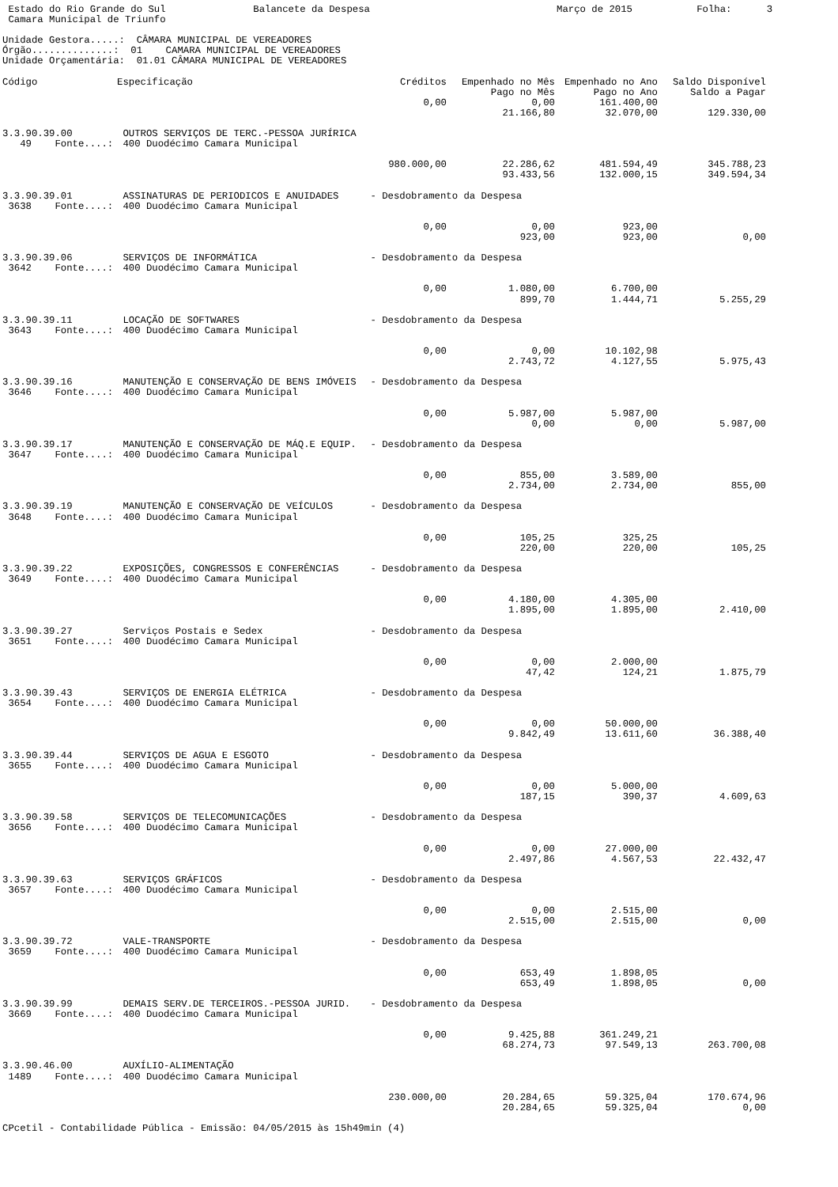Estado do Rio Grande do Sul               Balancete da Despesa                                Março de 2015           Folha:      3
 Camara Municipal de Triunfo

Unidade Gestora.....:  CÂMARA MUNICIPAL DE VEREADORES
Órgão..............:  01    CAMARA MUNICIPAL DE VEREADORES
Unidade Orçamentária:  01.01 CÂMARA MUNICIPAL DE VEREADORES
| Código | Especificação | Créditos | Empenhado no Mês | Empenhado no Ano | Saldo Disponível |
| --- | --- | --- | --- | --- | --- |
| | | | Pago no Mês | Pago no Ano | Saldo a Pagar |
| | | 0,00 | 0,00 | 161.400,00 | |
| | | | 21.166,80 | 32.070,00 | 129.330,00 |
| 3.3.90.39.00 | OUTROS SERVIÇOS DE TERC.-PESSOA JURÍRICA | | | | |
| 49 Fonte....: | 400 Duodécimo Camara Municipal | | | | |
| | | 980.000,00 | 22.286,62 | 481.594,49 | 345.788,23 |
| | | | 93.433,56 | 132.000,15 | 349.594,34 |
| 3.3.90.39.01 | ASSINATURAS DE PERIODICOS E ANUIDADES - Desdobramento da Despesa | | | | |
| 3638 Fonte....: | 400 Duodécimo Camara Municipal | | | | |
| | | 0,00 | 0,00 | 923,00 | |
| | | | 923,00 | 923,00 | 0,00 |
| 3.3.90.39.06 | SERVIÇOS DE INFORMÁTICA - Desdobramento da Despesa | | | | |
| 3642 Fonte....: | 400 Duodécimo Camara Municipal | | | | |
| | | 0,00 | 1.080,00 | 6.700,00 | |
| | | | 899,70 | 1.444,71 | 5.255,29 |
| 3.3.90.39.11 | LOCAÇÃO DE SOFTWARES - Desdobramento da Despesa | | | | |
| 3643 Fonte....: | 400 Duodécimo Camara Municipal | | | | |
| | | 0,00 | 0,00 | 10.102,98 | |
| | | | 2.743,72 | 4.127,55 | 5.975,43 |
| 3.3.90.39.16 | MANUTENÇÃO E CONSERVAÇÃO DE BENS IMÓVEIS - Desdobramento da Despesa | | | | |
| 3646 Fonte....: | 400 Duodécimo Camara Municipal | | | | |
| | | 0,00 | 5.987,00 | 5.987,00 | |
| | | | 0,00 | 0,00 | 5.987,00 |
| 3.3.90.39.17 | MANUTENÇÃO E CONSERVAÇÃO DE MÁQ.E EQUIP. - Desdobramento da Despesa | | | | |
| 3647 Fonte....: | 400 Duodécimo Camara Municipal | | | | |
| | | 0,00 | 855,00 | 3.589,00 | |
| | | | 2.734,00 | 2.734,00 | 855,00 |
| 3.3.90.39.19 | MANUTENÇÃO E CONSERVAÇÃO DE VEÍCULOS - Desdobramento da Despesa | | | | |
| 3648 Fonte....: | 400 Duodécimo Camara Municipal | | | | |
| | | 0,00 | 105,25 | 325,25 | |
| | | | 220,00 | 220,00 | 105,25 |
| 3.3.90.39.22 | EXPOSIÇÕES, CONGRESSOS E CONFERÊNCIAS - Desdobramento da Despesa | | | | |
| 3649 Fonte....: | 400 Duodécimo Camara Municipal | | | | |
| | | 0,00 | 4.180,00 | 4.305,00 | |
| | | | 1.895,00 | 1.895,00 | 2.410,00 |
| 3.3.90.39.27 | Serviços Postais e Sedex - Desdobramento da Despesa | | | | |
| 3651 Fonte....: | 400 Duodécimo Camara Municipal | | | | |
| | | 0,00 | 0,00 | 2.000,00 | |
| | | | 47,42 | 124,21 | 1.875,79 |
| 3.3.90.39.43 | SERVIÇOS DE ENERGIA ELÉTRICA - Desdobramento da Despesa | | | | |
| 3654 Fonte....: | 400 Duodécimo Camara Municipal | | | | |
| | | 0,00 | 0,00 | 50.000,00 | |
| | | | 9.842,49 | 13.611,60 | 36.388,40 |
| 3.3.90.39.44 | SERVIÇOS DE AGUA E ESGOTO - Desdobramento da Despesa | | | | |
| 3655 Fonte....: | 400 Duodécimo Camara Municipal | | | | |
| | | 0,00 | 0,00 | 5.000,00 | |
| | | | 187,15 | 390,37 | 4.609,63 |
| 3.3.90.39.58 | SERVIÇOS DE TELECOMUNICAÇÕES - Desdobramento da Despesa | | | | |
| 3656 Fonte....: | 400 Duodécimo Camara Municipal | | | | |
| | | 0,00 | 0,00 | 27.000,00 | |
| | | | 2.497,86 | 4.567,53 | 22.432,47 |
| 3.3.90.39.63 | SERVIÇOS GRÁFICOS - Desdobramento da Despesa | | | | |
| 3657 Fonte....: | 400 Duodécimo Camara Municipal | | | | |
| | | 0,00 | 0,00 | 2.515,00 | |
| | | | 2.515,00 | 2.515,00 | 0,00 |
| 3.3.90.39.72 | VALE-TRANSPORTE - Desdobramento da Despesa | | | | |
| 3659 Fonte....: | 400 Duodécimo Camara Municipal | | | | |
| | | 0,00 | 653,49 | 1.898,05 | |
| | | | 653,49 | 1.898,05 | 0,00 |
| 3.3.90.39.99 | DEMAIS SERV.DE TERCEIROS.-PESSOA JURID. - Desdobramento da Despesa | | | | |
| 3669 Fonte....: | 400 Duodécimo Camara Municipal | | | | |
| | | 0,00 | 9.425,88 | 361.249,21 | |
| | | | 68.274,73 | 97.549,13 | 263.700,08 |
| 3.3.90.46.00 | AUXÍLIO-ALIMENTAÇÃO | | | | |
| 1489 Fonte....: | 400 Duodécimo Camara Municipal | | | | |
| | | 230.000,00 | 20.284,65 | 59.325,04 | 170.674,96 |
| | | | 20.284,65 | 59.325,04 | 0,00 |
CPcetil - Contabilidade Pública - Emissão: 04/05/2015 às 15h49min (4)